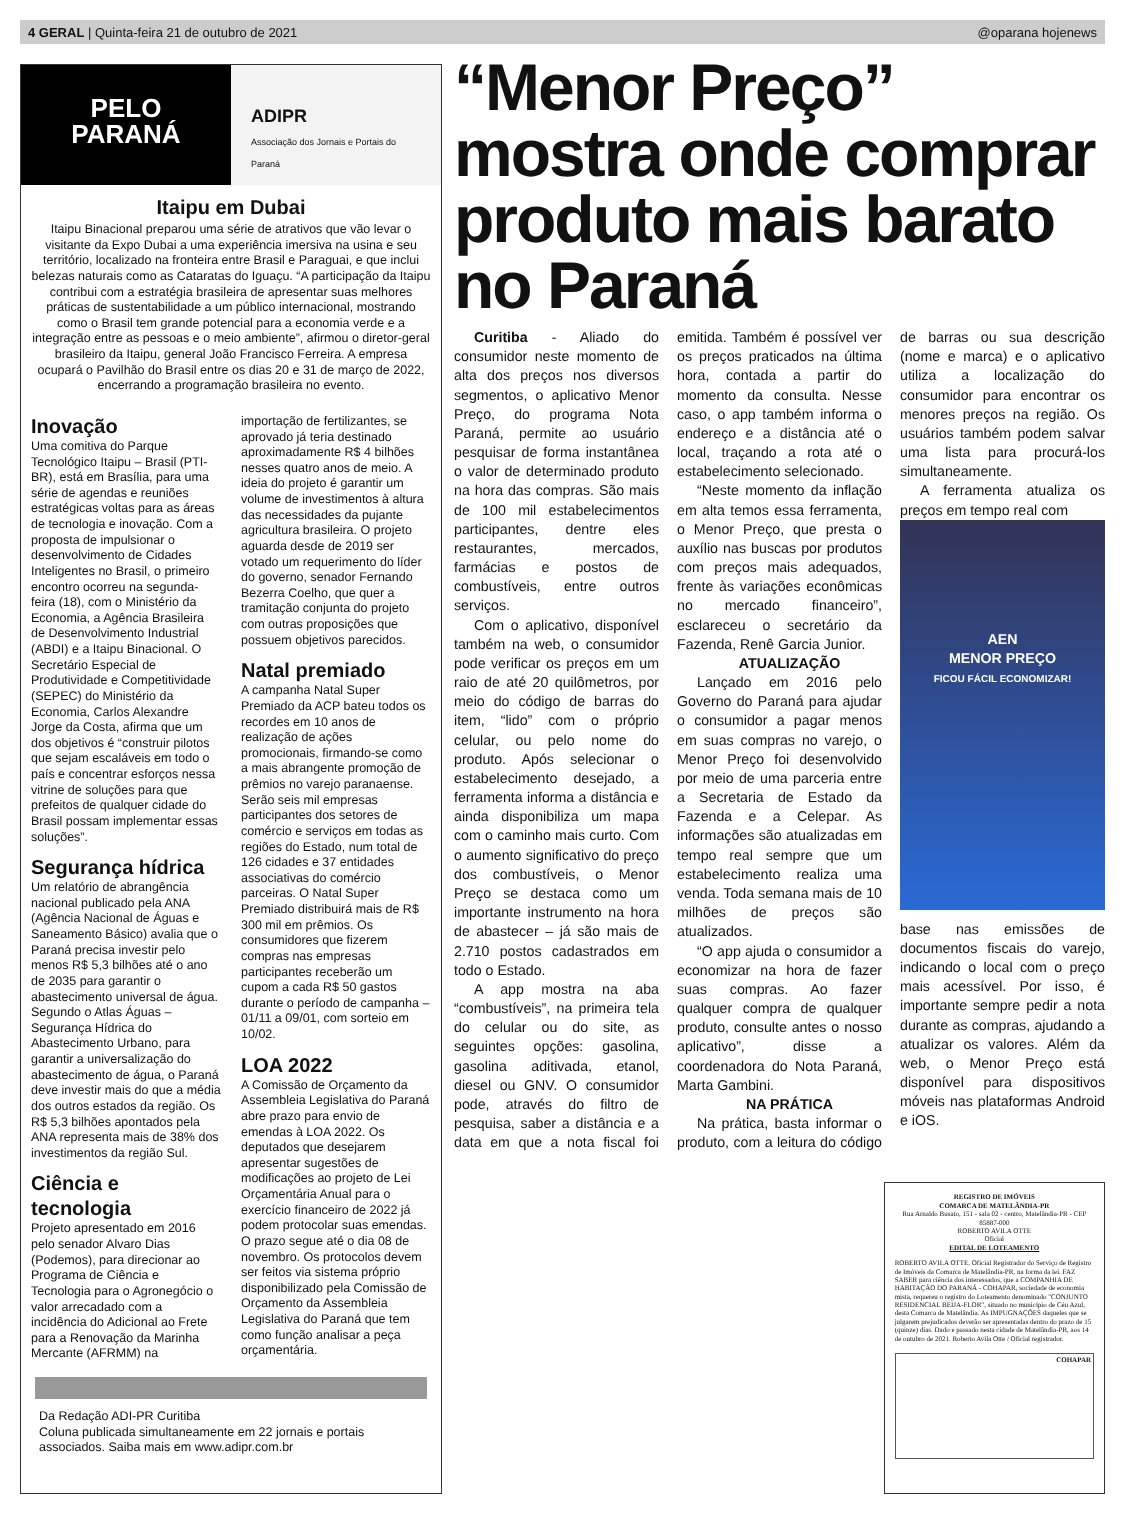4 GERAL | Quinta-feira 21 de outubro de 2021
@oparana hojenews
PELO
PARANÁ
ADIPR
Associação dos Jornais e Portais do Paraná
Itaipu em Dubai
Itaipu Binacional preparou uma série de atrativos que vão levar o visitante da Expo Dubai a uma experiência imersiva na usina e seu território, localizado na fronteira entre Brasil e Paraguai, e que inclui belezas naturais como as Cataratas do Iguaçu. “A participação da Itaipu contribui com a estratégia brasileira de apresentar suas melhores práticas de sustentabilidade a um público internacional, mostrando como o Brasil tem grande potencial para a economia verde e a integração entre as pessoas e o meio ambiente”, afirmou o diretor-geral brasileiro da Itaipu, general João Francisco Ferreira. A empresa ocupará o Pavilhão do Brasil entre os dias 20 e 31 de março de 2022, encerrando a programação brasileira no evento.
Inovação
Uma comitiva do Parque Tecnológico Itaipu – Brasil (PTI-BR), está em Brasília, para uma série de agendas e reuniões estratégicas voltas para as áreas de tecnologia e inovação. Com a proposta de impulsionar o desenvolvimento de Cidades Inteligentes no Brasil, o primeiro encontro ocorreu na segunda-feira (18), com o Ministério da Economia, a Agência Brasileira de Desenvolvimento Industrial (ABDI) e a Itaipu Binacional. O Secretário Especial de Produtividade e Competitividade (SEPEC) do Ministério da Economia, Carlos Alexandre Jorge da Costa, afirma que um dos objetivos é “construir pilotos que sejam escaláveis em todo o país e concentrar esforços nessa vitrine de soluções para que prefeitos de qualquer cidade do Brasil possam implementar essas soluções”.
Segurança hídrica
Um relatório de abrangência nacional publicado pela ANA (Agência Nacional de Águas e Saneamento Básico) avalia que o Paraná precisa investir pelo menos R$ 5,3 bilhões até o ano de 2035 para garantir o abastecimento universal de água. Segundo o Atlas Águas – Segurança Hídrica do Abastecimento Urbano, para garantir a universalização do abastecimento de água, o Paraná deve investir mais do que a média dos outros estados da região. Os R$ 5,3 bilhões apontados pela ANA representa mais de 38% dos investimentos da região Sul.
Ciência e tecnologia
Projeto apresentado em 2016 pelo senador Alvaro Dias (Podemos), para direcionar ao Programa de Ciência e Tecnologia para o Agronegócio o valor arrecadado com a incidência do Adicional ao Frete para a Renovação da Marinha Mercante (AFRMM) na importação de fertilizantes, se aprovado já teria destinado aproximadamente R$ 4 bilhões nesses quatro anos de meio. A ideia do projeto é garantir um volume de investimentos à altura das necessidades da pujante agricultura brasileira. O projeto aguarda desde de 2019 ser votado um requerimento do líder do governo, senador Fernando Bezerra Coelho, que quer a tramitação conjunta do projeto com outras proposições que possuem objetivos parecidos.
Natal premiado
A campanha Natal Super Premiado da ACP bateu todos os recordes em 10 anos de realização de ações promocionais, firmando-se como a mais abrangente promoção de prêmios no varejo paranaense. Serão seis mil empresas participantes dos setores de comércio e serviços em todas as regiões do Estado, num total de 126 cidades e 37 entidades associativas do comércio parceiras. O Natal Super Premiado distribuirá mais de R$ 300 mil em prêmios. Os consumidores que fizerem compras nas empresas participantes receberão um cupom a cada R$ 50 gastos durante o período de campanha – 01/11 a 09/01, com sorteio em 10/02.
LOA 2022
A Comissão de Orçamento da Assembleia Legislativa do Paraná abre prazo para envio de emendas à LOA 2022. Os deputados que desejarem apresentar sugestões de modificações ao projeto de Lei Orçamentária Anual para o exercício financeiro de 2022 já podem protocolar suas emendas. O prazo segue até o dia 08 de novembro. Os protocolos devem ser feitos via sistema próprio disponibilizado pela Comissão de Orçamento da Assembleia Legislativa do Paraná que tem como função analisar a peça orçamentária.
Da Redação ADI-PR Curitiba
Coluna publicada simultaneamente em 22 jornais e portais associados. Saiba mais em www.adipr.com.br
“Menor Preço” mostra onde comprar produto mais barato no Paraná
Curitiba - Aliado do consumidor neste momento de alta dos preços nos diversos segmentos, o aplicativo Menor Preço, do programa Nota Paraná, permite ao usuário pesquisar de forma instantânea o valor de determinado produto na hora das compras. São mais de 100 mil estabelecimentos participantes, dentre eles restaurantes, mercados, farmácias e postos de combustíveis, entre outros serviços.
Com o aplicativo, disponível também na web, o consumidor pode verificar os preços em um raio de até 20 quilômetros, por meio do código de barras do item, “lido” com o próprio celular, ou pelo nome do produto. Após selecionar o estabelecimento desejado, a ferramenta informa a distância e ainda disponibiliza um mapa com o caminho mais curto. Com o aumento significativo do preço dos combustíveis, o Menor Preço se destaca como um importante instrumento na hora de abastecer – já são mais de 2.710 postos cadastrados em todo o Estado.
A app mostra na aba “combustíveis”, na primeira tela do celular ou do site, as seguintes opções: gasolina, gasolina aditivada, etanol, diesel ou GNV. O consumidor pode, através do filtro de pesquisa, saber a distância e a data em que a nota fiscal foi emitida. Também é possível ver os preços praticados na última hora, contada a partir do momento da consulta. Nesse caso, o app também informa o endereço e a distância até o local, traçando a rota até o estabelecimento selecionado.
“Neste momento da inflação em alta temos essa ferramenta, o Menor Preço, que presta o auxílio nas buscas por produtos com preços mais adequados, frente às variações econômicas no mercado financeiro”, esclareceu o secretário da Fazenda, Renê Garcia Junior.
ATUALIZAÇÃO
Lançado em 2016 pelo Governo do Paraná para ajudar o consumidor a pagar menos em suas compras no varejo, o Menor Preço foi desenvolvido por meio de uma parceria entre a Secretaria de Estado da Fazenda e a Celepar. As informações são atualizadas em tempo real sempre que um estabelecimento realiza uma venda. Toda semana mais de 10 milhões de preços são atualizados.
“O app ajuda o consumidor a economizar na hora de fazer suas compras. Ao fazer qualquer compra de qualquer produto, consulte antes o nosso aplicativo”, disse a coordenadora do Nota Paraná, Marta Gambini.
NA PRÁTICA
Na prática, basta informar o produto, com a leitura do código de barras ou sua descrição (nome e marca) e o aplicativo utiliza a localização do consumidor para encontrar os menores preços na região. Os usuários também podem salvar uma lista para procurá-los simultaneamente.
A ferramenta atualiza os preços em tempo real com
AEN
MENOR PREÇO
FICOU FÁCIL ECONOMIZAR!
base nas emissões de documentos fiscais do varejo, indicando o local com o preço mais acessível. Por isso, é importante sempre pedir a nota durante as compras, ajudando a atualizar os valores. Além da web, o Menor Preço está disponível para dispositivos móveis nas plataformas Android e iOS.
REGISTRO DE IMÓVEIS
COMARCA DE MATELÂNDIA-PR
Rua Arnaldo Busato, 151 - sala 02 - centro, Matelândia-PR - CEP 85887-000
ROBERTO AVILA OTTE
Oficial
EDITAL DE LOTEAMENTO
ROBERTO AVILA OTTE, Oficial Registrador do Serviço de Registro de Imóveis da Comarca de Matelândia-PR, na forma da lei. FAZ SABER para ciência dos interessados, que a COMPANHIA DE HABITAÇÃO DO PARANÁ - COHAPAR, sociedade de economia mista, requereu o registro do Loteamento denominado "CONJUNTO RESIDENCIAL BEIJA-FLOR", situado no município de Céu Azul, desta Comarca de Matelândia. As IMPUGNAÇÕES daqueles que se julgarem prejudicados deverão ser apresentadas dentro do prazo de 15 (quinze) dias. Dado e passado nesta cidade de Matelândia-PR, aos 14 de outubro de 2021. Roberto Avila Otte / Oficial registrador.
COHAPAR